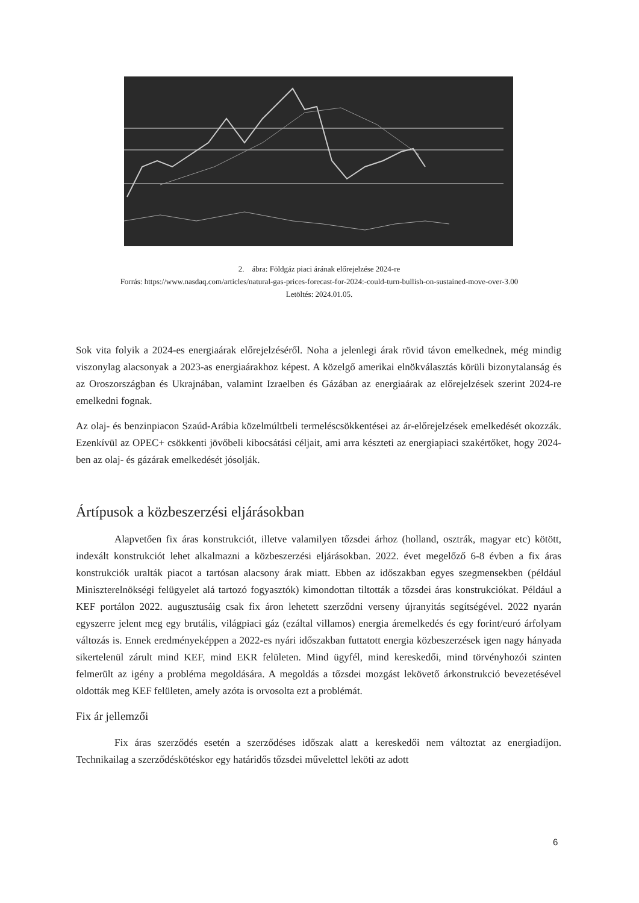2. ábra: Földgáz piaci árának előrejelzése 2024-re
Forrás: https://www.nasdaq.com/articles/natural-gas-prices-forecast-for-2024:-could-turn-bullish-on-sustained-move-over-3.00
Letöltés: 2024.01.05.
Sok vita folyik a 2024-es energiaárak előrejelzéséről. Noha a jelenlegi árak rövid távon emelkednek, még mindig viszonylag alacsonyak a 2023-as energiaárakhoz képest. A közelgő amerikai elnökválasztás körüli bizonytalanság és az Oroszországban és Ukrajnában, valamint Izraelben és Gázában az energiaárak az előrejelzések szerint 2024-re emelkedni fognak.
Az olaj- és benzinpiacon Szaúd-Arábia közelmúltbeli termeléscsökkentései az ár-előrejelzések emelkedését okozzák. Ezenkívül az OPEC+ csökkenti jövőbeli kibocsátási céljait, ami arra készteti az energiapiaci szakértőket, hogy 2024-ben az olaj- és gázárak emelkedését jósolják.
Ártípusok a közbeszerzési eljárásokban
Alapvetően fix áras konstrukciót, illetve valamilyen tőzsdei árhoz (holland, osztrák, magyar etc) kötött, indexált konstrukciót lehet alkalmazni a közbeszerzési eljárásokban. 2022. évet megelőző 6-8 évben a fix áras konstrukciók uralták piacot a tartósan alacsony árak miatt. Ebben az időszakban egyes szegmensekben (például Miniszterelnökségi felügyelet alá tartozó fogyasztók) kimondottan tiltották a tőzsdei áras konstrukciókat. Például a KEF portálon 2022. augusztusáig csak fix áron lehetett szerződni verseny újranyitás segítségével. 2022 nyarán egyszerre jelent meg egy brutális, világpiaci gáz (ezáltal villamos) energia áremelkedés és egy forint/euró árfolyam változás is. Ennek eredményeképpen a 2022-es nyári időszakban futtatott energia közbeszerzések igen nagy hányada sikertelenül zárult mind KEF, mind EKR felületen. Mind ügyfél, mind kereskedői, mind törvényhozói szinten felmerült az igény a probléma megoldására. A megoldás a tőzsdei mozgást lekövető árkonstrukció bevezetésével oldották meg KEF felületen, amely azóta is orvosolta ezt a problémát.
Fix ár jellemzői
Fix áras szerződés esetén a szerződéses időszak alatt a kereskedői nem változtat az energiadíjon. Technikailag a szerződéskötéskor egy határidős tőzsdei művelettel leköti az adott
6